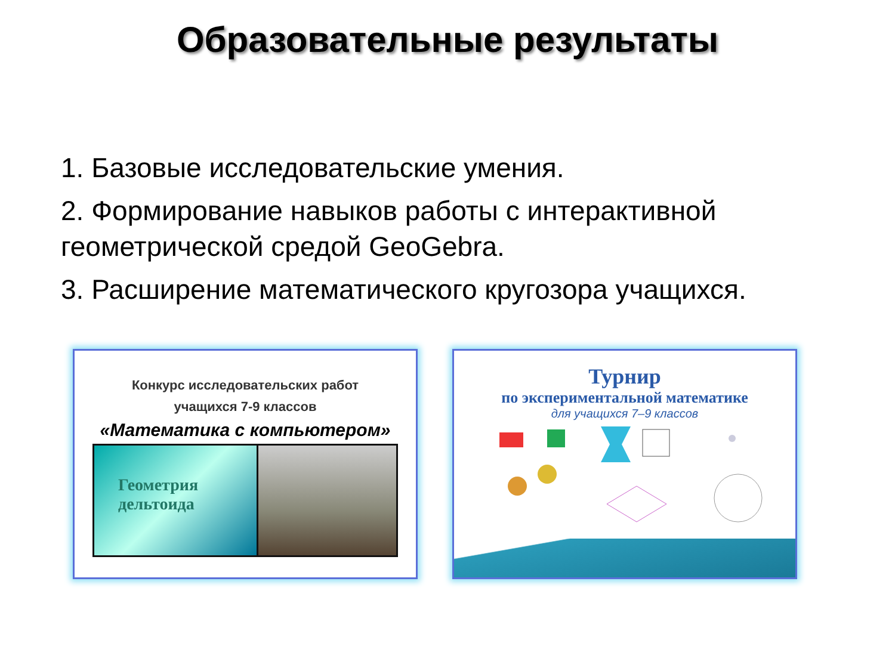Образовательные результаты
1. Базовые исследовательские умения.
2. Формирование навыков работы с интерактивной геометрической средой GeoGebra.
3. Расширение математического кругозора учащихся.
Конкурс исследовательских работ
учащихся 7-9 классов
«Математика с компьютером»
Геометрия
дельтоида
Турнир
по экспериментальной математике
для учащихся 7–9 классов